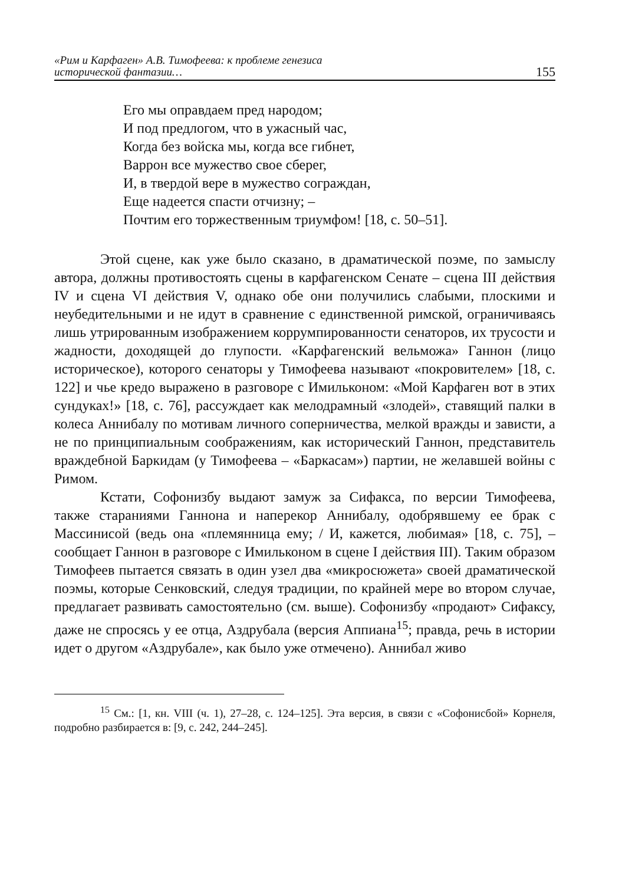«Рим и Карфаген» А.В. Тимофеева: к проблеме генезиса
исторической фантазии…
155
Его мы оправдаем пред народом;
И под предлогом, что в ужасный час,
Когда без войска мы, когда все гибнет,
Варрон все мужество свое сберег,
И, в твердой вере в мужество сограждан,
Еще надеется спасти отчизну; –
Почтим его торжественным триумфом! [18, с. 50–51].
Этой сцене, как уже было сказано, в драматической поэме, по замыслу автора, должны противостоять сцены в карфагенском Сенате – сцена III действия IV и сцена VI действия V, однако обе они получились слабыми, плоскими и неубедительными и не идут в сравнение с единственной римской, ограничиваясь лишь утрированным изображением коррумпированности сенаторов, их трусости и жадности, доходящей до глупости. «Карфагенский вельможа» Ганнон (лицо историческое), которого сенаторы у Тимофеева называют «покровителем» [18, с. 122] и чье кредо выражено в разговоре с Имильконом: «Мой Карфаген вот в этих сундуках!» [18, с. 76], рассуждает как мелодрамный «злодей», ставящий палки в колеса Аннибалу по мотивам личного соперничества, мелкой вражды и зависти, а не по принципиальным соображениям, как исторический Ганнон, представитель враждебной Баркидам (у Тимофеева – «Баркасам») партии, не желавшей войны с Римом.
Кстати, Софонизбу выдают замуж за Сифакса, по версии Тимофеева, также стараниями Ганнона и наперекор Аннибалу, одобрявшему ее брак с Массинисой (ведь она «племянница ему; / И, кажется, любимая» [18, с. 75], – сообщает Ганнон в разговоре с Имильконом в сцене I действия III). Таким образом Тимофеев пытается связать в один узел два «микросюжета» своей драматической поэмы, которые Сенковский, следуя традиции, по крайней мере во втором случае, предлагает развивать самостоятельно (см. выше). Софонизбу «продают» Сифаксу, даже не спросясь у ее отца, Аздрубала (версия Аппиана<sup>15</sup>; правда, речь в истории идет о другом «Аздрубале», как было уже отмечено). Аннибал живо
<sup>15</sup> См.: [1, кн. VIII (ч. 1), 27–28, с. 124–125]. Эта версия, в связи с «Софонисбой» Корнеля, подробно разбирается в: [9, с. 242, 244–245].